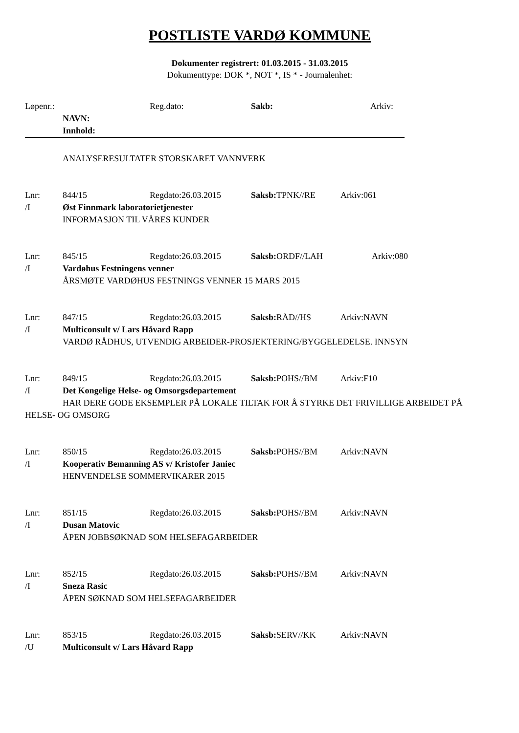POSTLISTE VARDØ KOMMUNE
Dokumenter registrert: 01.03.2015 - 31.03.2015
Dokumenttype: DOK *, NOT *, IS * - Journalenhet:
Løpenr.: Reg.dato: Sakb: Arkiv:
NAVN:
Innhold:
ANALYSERESULTATER STORSKARET VANNVERK
Lnr: 844/15 Regdato:26.03.2015 Saksb: TPNK//RE Arkiv:061
/I Øst Finnmark laboratorietjenester
INFORMASJON TIL VÅRES KUNDER
Lnr: 845/15 Regdato:26.03.2015 Saksb: ORDF//LAH Arkiv:080
/I Vardøhus Festningens venner
ÅRSMØTE VARDØHUS FESTNINGS VENNER 15 MARS 2015
Lnr: 847/15 Regdato:26.03.2015 Saksb: RÅD//HS Arkiv:NAVN
/I Multiconsult v/ Lars Håvard Rapp
VARDØ RÅDHUS, UTVENDIG ARBEIDER-PROSJEKTERING/BYGGELEDELSE. INNSYN
Lnr: 849/15 Regdato:26.03.2015 Saksb: POHS//BM Arkiv:F10
/I Det Kongelige Helse- og Omsorgsdepartement
HAR DERE GODE EKSEMPLER PÅ LOKALE TILTAK FOR Å STYRKE DET FRIVILLIGE ARBEIDET PÅ HELSE- OG OMSORG
Lnr: 850/15 Regdato:26.03.2015 Saksb: POHS//BM Arkiv:NAVN
/I Kooperativ Bemanning AS v/ Kristofer Janiec
HENVENDELSE SOMMERVIKARER 2015
Lnr: 851/15 Regdato:26.03.2015 Saksb: POHS//BM Arkiv:NAVN
/I Dusan Matovic
ÅPEN JOBBSØKNAD SOM HELSEFAGARBEIDER
Lnr: 852/15 Regdato:26.03.2015 Saksb: POHS//BM Arkiv:NAVN
/I Sneza Rasic
ÅPEN SØKNAD SOM HELSEFAGARBEIDER
Lnr: 853/15 Regdato:26.03.2015 Saksb: SERV//KK Arkiv:NAVN
/U Multiconsult v/ Lars Håvard Rapp